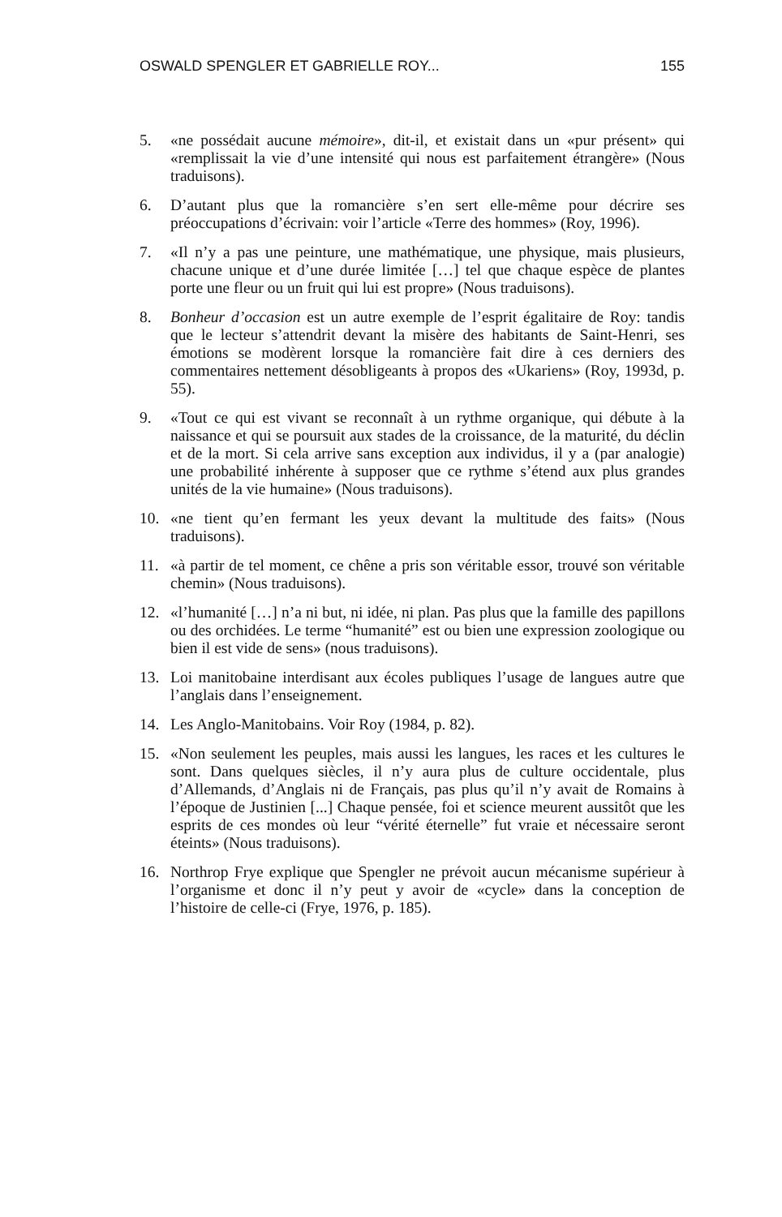OSWALD SPENGLER ET GABRIELLE ROY... 155
5. «ne possédait aucune mémoire», dit-il, et existait dans un «pur présent» qui «remplissait la vie d’une intensité qui nous est parfaitement étrangère» (Nous traduisons).
6. D’autant plus que la romancière s’en sert elle-même pour décrire ses préoccupations d’écrivain: voir l’article «Terre des hommes» (Roy, 1996).
7. «Il n’y a pas une peinture, une mathématique, une physique, mais plusieurs, chacune unique et d’une durée limitée […] tel que chaque espèce de plantes porte une fleur ou un fruit qui lui est propre» (Nous traduisons).
8. Bonheur d’occasion est un autre exemple de l’esprit égalitaire de Roy: tandis que le lecteur s’attendrit devant la misère des habitants de Saint-Henri, ses émotions se modèrent lorsque la romancière fait dire à ces derniers des commentaires nettement désobligeants à propos des «Ukariens» (Roy, 1993d, p. 55).
9. «Tout ce qui est vivant se reconnaît à un rythme organique, qui débute à la naissance et qui se poursuit aux stades de la croissance, de la maturité, du déclin et de la mort. Si cela arrive sans exception aux individus, il y a (par analogie) une probabilité inhérente à supposer que ce rythme s’étend aux plus grandes unités de la vie humaine» (Nous traduisons).
10. «ne tient qu’en fermant les yeux devant la multitude des faits» (Nous traduisons).
11. «à partir de tel moment, ce chêne a pris son véritable essor, trouvé son véritable chemin» (Nous traduisons).
12. «l’humanité […] n’a ni but, ni idée, ni plan. Pas plus que la famille des papillons ou des orchidées. Le terme “humanité” est ou bien une expression zoologique ou bien il est vide de sens» (nous traduisons).
13. Loi manitobaine interdisant aux écoles publiques l’usage de langues autre que l’anglais dans l’enseignement.
14. Les Anglo-Manitobains. Voir Roy (1984, p. 82).
15. «Non seulement les peuples, mais aussi les langues, les races et les cultures le sont. Dans quelques siècles, il n’y aura plus de culture occidentale, plus d’Allemands, d’Anglais ni de Français, pas plus qu’il n’y avait de Romains à l’époque de Justinien [...] Chaque pensée, foi et science meurent aussitôt que les esprits de ces mondes où leur “vérité éternelle” fut vraie et nécessaire seront éteints» (Nous traduisons).
16. Northrop Frye explique que Spengler ne prévoit aucun mécanisme supérieur à l’organisme et donc il n’y peut y avoir de «cycle» dans la conception de l’histoire de celle-ci (Frye, 1976, p. 185).